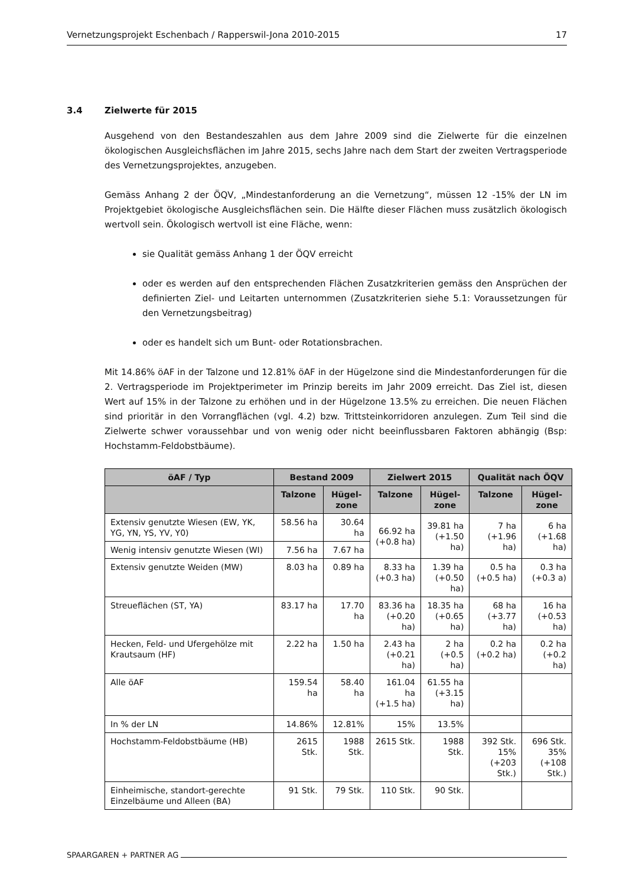Vernetzungsprojekt Eschenbach / Rapperswil-Jona 2010-2015 17
3.4 Zielwerte für 2015
Ausgehend von den Bestandeszahlen aus dem Jahre 2009 sind die Zielwerte für die einzelnen ökologischen Ausgleichsflächen im Jahre 2015, sechs Jahre nach dem Start der zweiten Vertragsperiode des Vernetzungsprojektes, anzugeben.
Gemäss Anhang 2 der ÖQV, „Mindestanforderung an die Vernetzung“, müssen 12 -15% der LN im Projektgebiet ökologische Ausgleichsflächen sein. Die Hälfte dieser Flächen muss zusätzlich ökologisch wertvoll sein. Ökologisch wertvoll ist eine Fläche, wenn:
sie Qualität gemäss Anhang 1 der ÖQV erreicht
oder es werden auf den entsprechenden Flächen Zusatzkriterien gemäss den Ansprüchen der definierten Ziel- und Leitarten unternommen (Zusatzkriterien siehe 5.1: Voraussetzungen für den Vernetzungsbeitrag)
oder es handelt sich um Bunt- oder Rotationsbrachen.
Mit 14.86% öAF in der Talzone und 12.81% öAF in der Hügelzone sind die Mindestanforderungen für die 2. Vertragsperiode im Projektperimeter im Prinzip bereits im Jahr 2009 erreicht. Das Ziel ist, diesen Wert auf 15% in der Talzone zu erhöhen und in der Hügelzone 13.5% zu erreichen. Die neuen Flächen sind prioritär in den Vorrangflächen (vgl. 4.2) bzw. Trittsteinkorridoren anzulegen. Zum Teil sind die Zielwerte schwer voraussehbar und von wenig oder nicht beeinflussbaren Faktoren abhängig (Bsp: Hochstamm-Feldobstbäume).
| öAF / Typ | Bestand 2009 | | Zielwert 2015 | | Qualität nach ÖQV | |
| --- | --- | --- | --- | --- | --- | --- |
| | Talzone | Hügel- zone | Talzone | Hügel- zone | Talzone | Hügel- zone |
| Extensiv genutzte Wiesen (EW, YK, YG, YN, YS, YV, Y0) | 58.56 ha | 30.64 ha | 66.92 ha (+0.8 ha) | 39.81 ha (+1.50 ha) | 7 ha (+1.96 ha) | 6 ha (+1.68 ha) |
| Wenig intensiv genutzte Wiesen (WI) | 7.56 ha | 7.67 ha | | | | |
| Extensiv genutzte Weiden (MW) | 8.03 ha | 0.89 ha | 8.33 ha (+0.3 ha) | 1.39 ha (+0.50 ha) | 0.5 ha (+0.5 ha) | 0.3 ha (+0.3 a) |
| Streueflächen (ST, YA) | 83.17 ha | 17.70 ha | 83.36 ha (+0.20 ha) | 18.35 ha (+0.65 ha) | 68 ha (+3.77 ha) | 16 ha (+0.53 ha) |
| Hecken, Feld- und Ufergehölze mit Krautsaum (HF) | 2.22 ha | 1.50 ha | 2.43 ha (+0.21 ha) | 2 ha (+0.5 ha) | 0.2 ha (+0.2 ha) | 0.2 ha (+0.2 ha) |
| Alle öAF | 159.54 ha | 58.40 ha | 161.04 ha (+1.5 ha) | 61.55 ha (+3.15 ha) | | |
| In % der LN | 14.86% | 12.81% | 15% | 13.5% | | |
| Hochstamm-Feldobstbäume (HB) | 2615 Stk. | 1988 Stk. | 2615 Stk. | 1988 Stk. | 392 Stk. 15% (+203 Stk.) | 696 Stk. 35% (+108 Stk.) |
| Einheimische, standort-gerechte Einzelbäume und Alleen (BA) | 91 Stk. | 79 Stk. | 110 Stk. | 90 Stk. | | |
SPAARGAREN + PARTNER AG